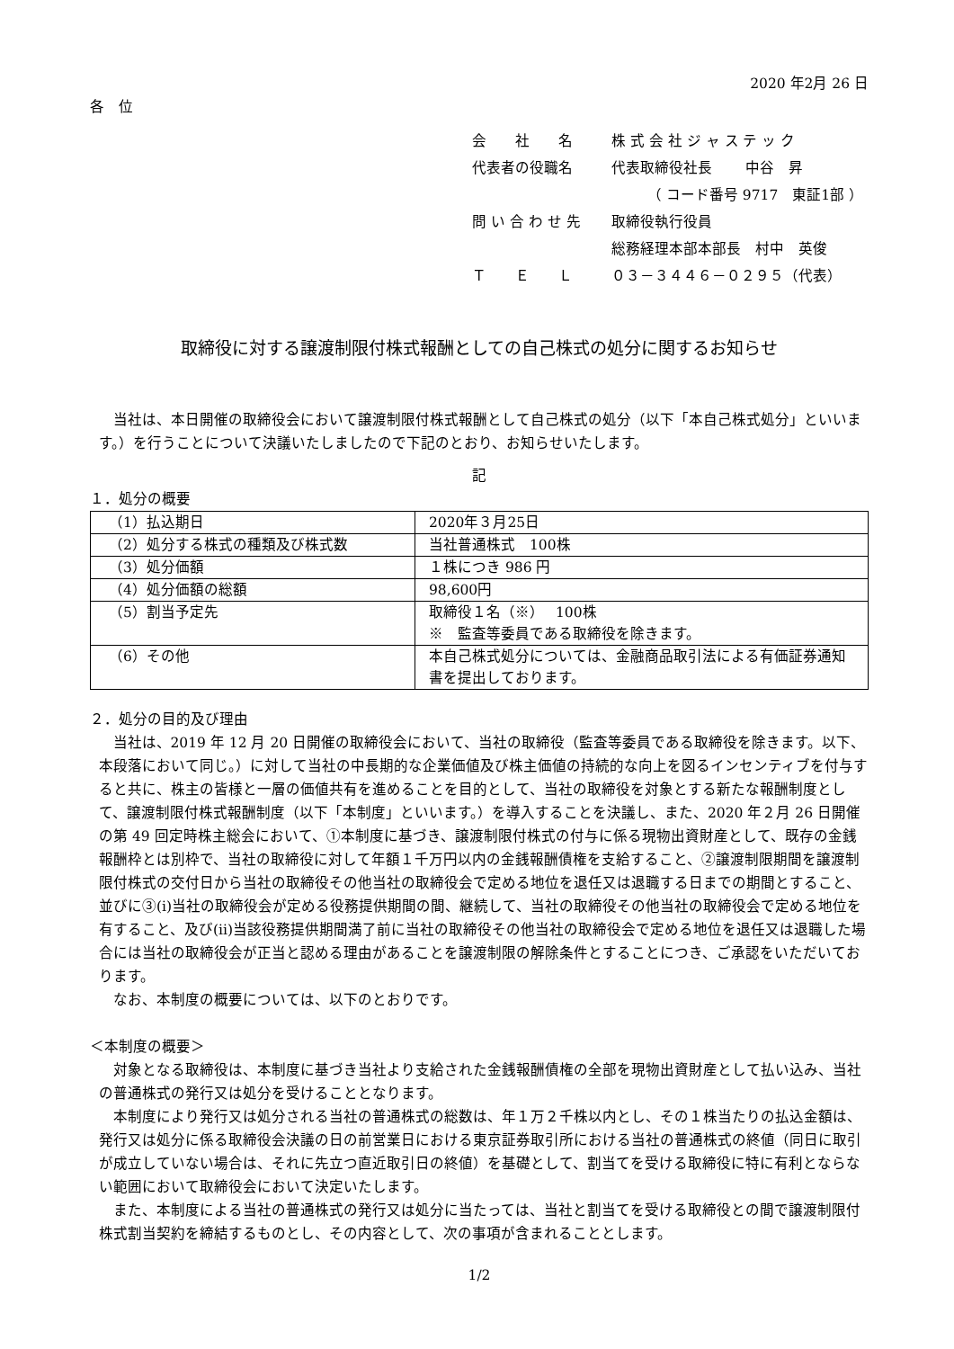2020 年2月 26 日
各　位
会　　社　　名 株 式 会 社 ジ ャ ス テ ッ ク
代表者の役職名 代表取締役社長　　 中谷　昇
　　　（ コード番号 9717　東証1部 ）
問 い 合 わ せ 先 取締役執行役員
総務経理本部本部長　村中　英俊
Ｔ　　Ｅ　　Ｌ ０３－３４４６－０２９５（代表）
取締役に対する譲渡制限付株式報酬としての自己株式の処分に関するお知らせ
当社は、本日開催の取締役会において譲渡制限付株式報酬として自己株式の処分（以下「本自己株式処分」といいます。）を行うことについて決議いたしましたので下記のとおり、お知らせいたします。
記
１．処分の概要
| （1）払込期日 | 2020年３月25日 |
| （2）処分する株式の種類及び株式数 | 当社普通株式 100株 |
| （3）処分価額 | １株につき 986 円 |
| （4）処分価額の総額 | 98,600円 |
| （5）割当予定先 | 取締役１名（※） 100株 ※ 監査等委員である取締役を除きます。 |
| （6）その他 | 本自己株式処分については、金融商品取引法による有価証券通知書を提出しております。 |
２．処分の目的及び理由
当社は、2019 年 12 月 20 日開催の取締役会において、当社の取締役（監査等委員である取締役を除きます。以下、本段落において同じ。）に対して当社の中長期的な企業価値及び株主価値の持続的な向上を図るインセンティブを付与すると共に、株主の皆様と一層の価値共有を進めることを目的として、当社の取締役を対象とする新たな報酬制度として、譲渡制限付株式報酬制度（以下「本制度」といいます。）を導入することを決議し、また、2020 年２月 26 日開催の第 49 回定時株主総会において、①本制度に基づき、譲渡制限付株式の付与に係る現物出資財産として、既存の金銭報酬枠とは別枠で、当社の取締役に対して年額１千万円以内の金銭報酬債権を支給すること、②譲渡制限期間を譲渡制限付株式の交付日から当社の取締役その他当社の取締役会で定める地位を退任又は退職する日までの期間とすること、並びに③(i)当社の取締役会が定める役務提供期間の間、継続して、当社の取締役その他当社の取締役会で定める地位を有すること、及び(ii)当該役務提供期間満了前に当社の取締役その他当社の取締役会で定める地位を退任又は退職した場合には当社の取締役会が正当と認める理由があることを譲渡制限の解除条件とすることにつき、ご承認をいただいております。
なお、本制度の概要については、以下のとおりです。
＜本制度の概要＞
対象となる取締役は、本制度に基づき当社より支給された金銭報酬債権の全部を現物出資財産として払い込み、当社の普通株式の発行又は処分を受けることとなります。
本制度により発行又は処分される当社の普通株式の総数は、年１万２千株以内とし、その１株当たりの払込金額は、発行又は処分に係る取締役会決議の日の前営業日における東京証券取引所における当社の普通株式の終値（同日に取引が成立していない場合は、それに先立つ直近取引日の終値）を基礎として、割当てを受ける取締役に特に有利とならない範囲において取締役会において決定いたします。
また、本制度による当社の普通株式の発行又は処分に当たっては、当社と割当てを受ける取締役との間で譲渡制限付株式割当契約を締結するものとし、その内容として、次の事項が含まれることとします。
1/2